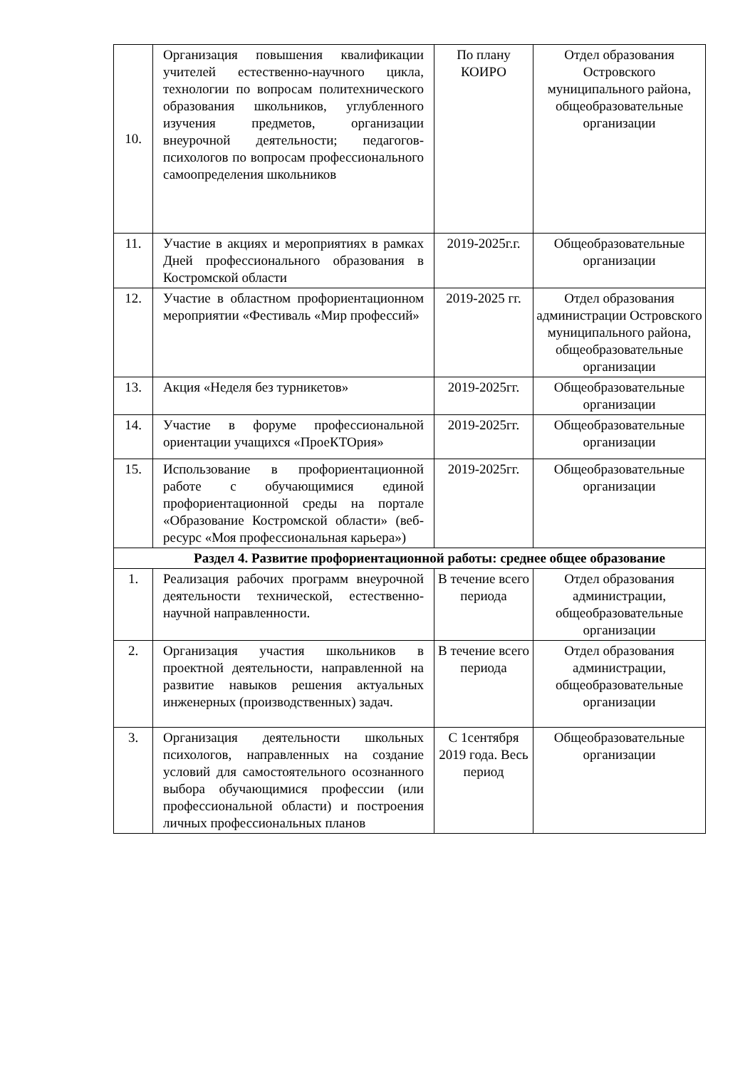| 10. | Организация повышения квалификации учителей естественно-научного цикла, технологии по вопросам политехнического образования школьников, углубленного изучения предметов, организации внеурочной деятельности; педагогов-психологов по вопросам профессионального самоопределения школьников | По плану КОИРО | Отдел образования Островского муниципального района, общеобразовательные организации |
| 11. | Участие в акциях и мероприятиях в рамках Дней профессионального образования в Костромской области | 2019-2025г.г. | Общеобразовательные организации |
| 12. | Участие в областном профориентационном мероприятии «Фестиваль «Мир профессий» | 2019-2025 гг. | Отдел образования администрации Островского муниципального района, общеобразовательные организации |
| 13. | Акция «Неделя без турникетов» | 2019-2025гг. | Общеобразовательные организации |
| 14. | Участие в форуме профессиональной ориентации учащихся «ПроеКТОрия» | 2019-2025гг. | Общеобразовательные организации |
| 15. | Использование в профориентационной работе с обучающимися единой профориентационной среды на портале «Образование Костромской области» (веб-ресурс «Моя профессиональная карьера») | 2019-2025гг. | Общеобразовательные организации |
| Раздел 4. Развитие профориентационной работы: среднее общее образование | | | |
| 1. | Реализация рабочих программ внеурочной деятельности технической, естественно-научной направленности. | В течение всего периода | Отдел образования администрации, общеобразовательные организации |
| 2. | Организация участия школьников в проектной деятельности, направленной на развитие навыков решения актуальных инженерных (производственных) задач. | В течение всего периода | Отдел образования администрации, общеобразовательные организации |
| 3. | Организация деятельности школьных психологов, направленных на создание условий для самостоятельного осознанного выбора обучающимися профессии (или профессиональной области) и построения личных профессиональных планов | С 1сентября 2019 года. Весь период | Общеобразовательные организации |